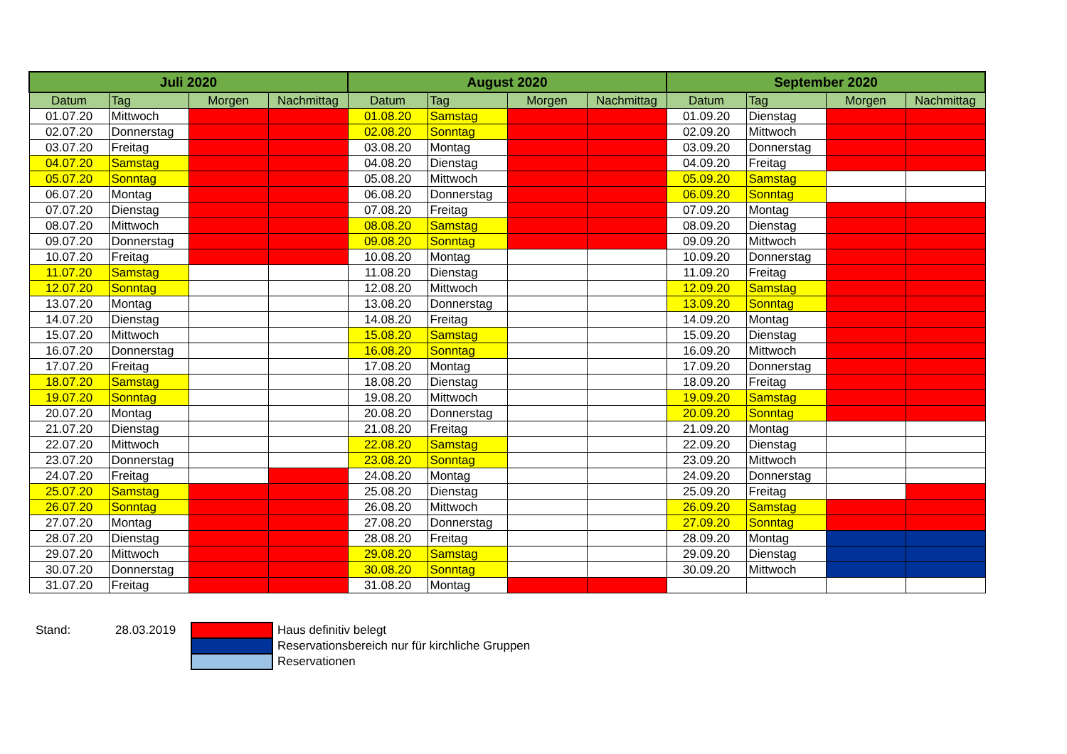| Juli 2020 | | | | August 2020 | | | | September 2020 | | | |
| --- | --- | --- | --- | --- | --- | --- | --- | --- | --- | --- | --- |
| Datum | Tag | Morgen | Nachmittag | Datum | Tag | Morgen | Nachmittag | Datum | Tag | Morgen | Nachmittag |
| 01.07.20 | Mittwoch | | | 01.08.20 | Samstag | | | 01.09.20 | Dienstag | | |
| 02.07.20 | Donnerstag | | | 02.08.20 | Sonntag | | | 02.09.20 | Mittwoch | | |
| 03.07.20 | Freitag | | | 03.08.20 | Montag | | | 03.09.20 | Donnerstag | | |
| 04.07.20 | Samstag | | | 04.08.20 | Dienstag | | | 04.09.20 | Freitag | | |
| 05.07.20 | Sonntag | | | 05.08.20 | Mittwoch | | | 05.09.20 | Samstag | | |
| 06.07.20 | Montag | | | 06.08.20 | Donnerstag | | | 06.09.20 | Sonntag | | |
| 07.07.20 | Dienstag | | | 07.08.20 | Freitag | | | 07.09.20 | Montag | | |
| 08.07.20 | Mittwoch | | | 08.08.20 | Samstag | | | 08.09.20 | Dienstag | | |
| 09.07.20 | Donnerstag | | | 09.08.20 | Sonntag | | | 09.09.20 | Mittwoch | | |
| 10.07.20 | Freitag | | | 10.08.20 | Montag | | | 10.09.20 | Donnerstag | | |
| 11.07.20 | Samstag | | | 11.08.20 | Dienstag | | | 11.09.20 | Freitag | | |
| 12.07.20 | Sonntag | | | 12.08.20 | Mittwoch | | | 12.09.20 | Samstag | | |
| 13.07.20 | Montag | | | 13.08.20 | Donnerstag | | | 13.09.20 | Sonntag | | |
| 14.07.20 | Dienstag | | | 14.08.20 | Freitag | | | 14.09.20 | Montag | | |
| 15.07.20 | Mittwoch | | | 15.08.20 | Samstag | | | 15.09.20 | Dienstag | | |
| 16.07.20 | Donnerstag | | | 16.08.20 | Sonntag | | | 16.09.20 | Mittwoch | | |
| 17.07.20 | Freitag | | | 17.08.20 | Montag | | | 17.09.20 | Donnerstag | | |
| 18.07.20 | Samstag | | | 18.08.20 | Dienstag | | | 18.09.20 | Freitag | | |
| 19.07.20 | Sonntag | | | 19.08.20 | Mittwoch | | | 19.09.20 | Samstag | | |
| 20.07.20 | Montag | | | 20.08.20 | Donnerstag | | | 20.09.20 | Sonntag | | |
| 21.07.20 | Dienstag | | | 21.08.20 | Freitag | | | 21.09.20 | Montag | | |
| 22.07.20 | Mittwoch | | | 22.08.20 | Samstag | | | 22.09.20 | Dienstag | | |
| 23.07.20 | Donnerstag | | | 23.08.20 | Sonntag | | | 23.09.20 | Mittwoch | | |
| 24.07.20 | Freitag | | | 24.08.20 | Montag | | | 24.09.20 | Donnerstag | | |
| 25.07.20 | Samstag | | | 25.08.20 | Dienstag | | | 25.09.20 | Freitag | | |
| 26.07.20 | Sonntag | | | 26.08.20 | Mittwoch | | | 26.09.20 | Samstag | | |
| 27.07.20 | Montag | | | 27.08.20 | Donnerstag | | | 27.09.20 | Sonntag | | |
| 28.07.20 | Dienstag | | | 28.08.20 | Freitag | | | 28.09.20 | Montag | | |
| 29.07.20 | Mittwoch | | | 29.08.20 | Samstag | | | 29.09.20 | Dienstag | | |
| 30.07.20 | Donnerstag | | | 30.08.20 | Sonntag | | | 30.09.20 | Mittwoch | | |
| 31.07.20 | Freitag | | | 31.08.20 | Montag | | | | | | |
| Stand: | 28.03.2019 | | Haus definitiv belegt |
| | | | Reservationsbereich nur für kirchliche Gruppen |
| | | | Reservationen |